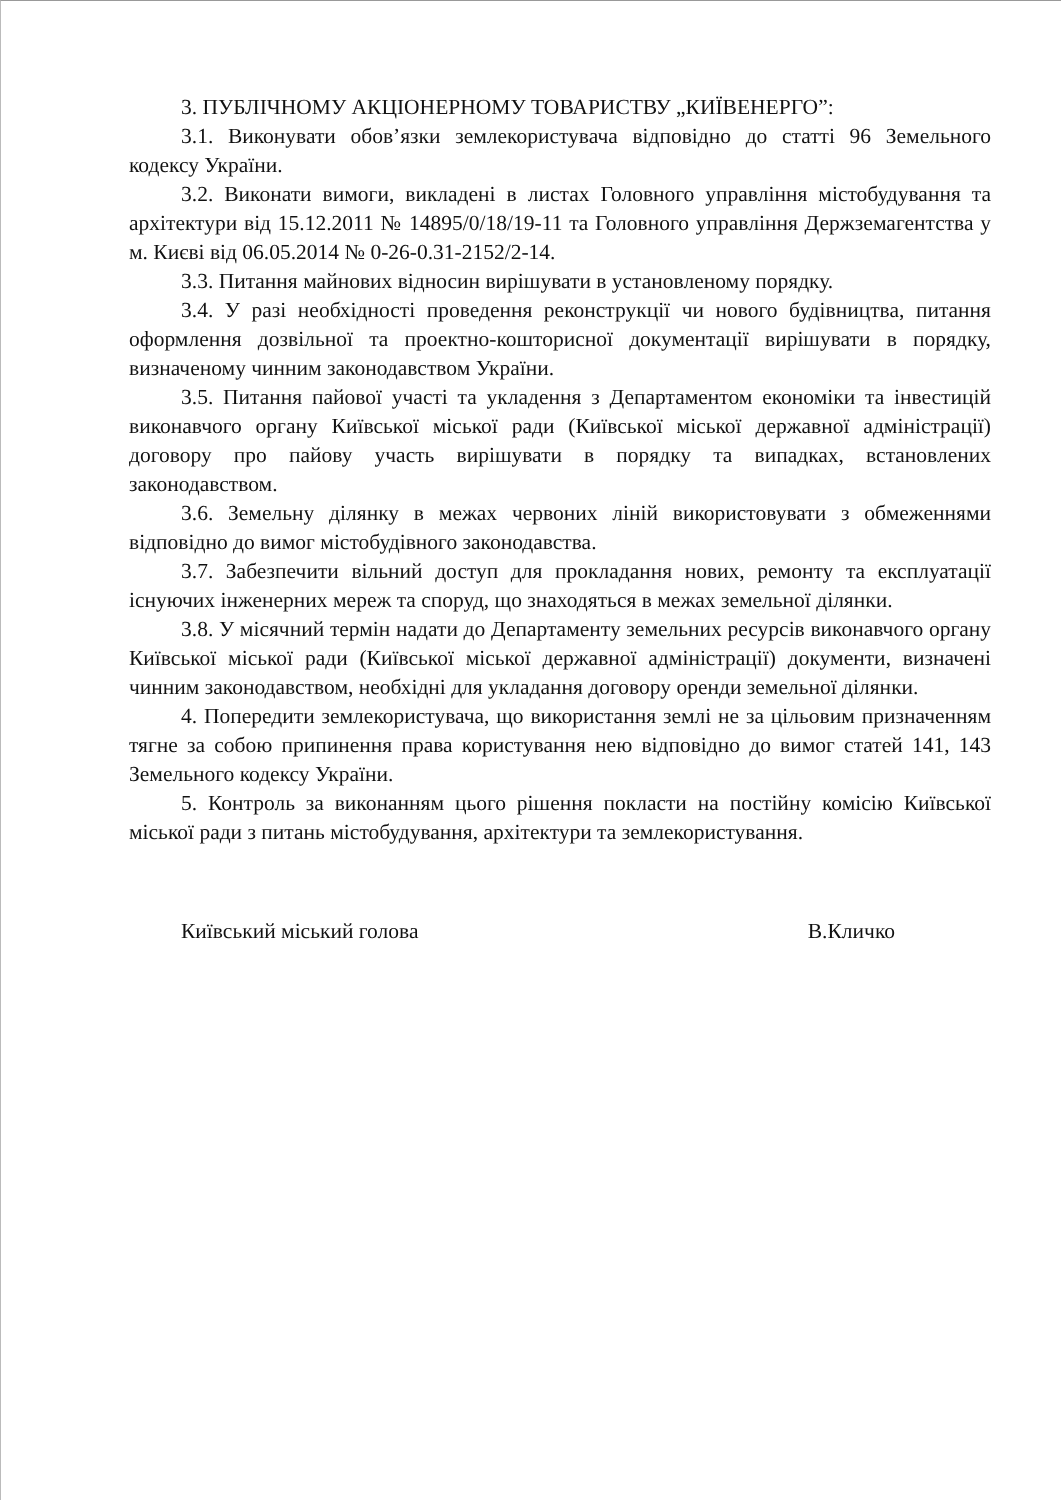3. ПУБЛІЧНОМУ АКЦІОНЕРНОМУ ТОВАРИСТВУ „КИЇВЕНЕРГО”:
3.1. Виконувати обов’язки землекористувача відповідно до статті 96 Земельного кодексу України.
3.2. Виконати вимоги, викладені в листах Головного управління містобудування та архітектури від 15.12.2011 № 14895/0/18/19-11 та Головного управління Держземагентства у м. Києві від 06.05.2014 № 0-26-0.31-2152/2-14.
3.3. Питання майнових відносин вирішувати в установленому порядку.
3.4. У разі необхідності проведення реконструкції чи нового будівництва, питання оформлення дозвільної та проектно-кошторисної документації вирішувати в порядку, визначеному чинним законодавством України.
3.5. Питання пайової участі та укладення з Департаментом економіки та інвестицій виконавчого органу Київської міської ради (Київської міської державної адміністрації) договору про пайову участь вирішувати в порядку та випадках, встановлених законодавством.
3.6. Земельну ділянку в межах червоних ліній використовувати з обмеженнями відповідно до вимог містобудівного законодавства.
3.7. Забезпечити вільний доступ для прокладання нових, ремонту та експлуатації існуючих інженерних мереж та споруд, що знаходяться в межах земельної ділянки.
3.8. У місячний термін надати до Департаменту земельних ресурсів виконавчого органу Київської міської ради (Київської міської державної адміністрації) документи, визначені чинним законодавством, необхідні для укладання договору оренди земельної ділянки.
4. Попередити землекористувача, що використання землі не за цільовим призначенням тягне за собою припинення права користування нею відповідно до вимог статей 141, 143 Земельного кодексу України.
5. Контроль за виконанням цього рішення покласти на постійну комісію Київської міської ради з питань містобудування, архітектури та землекористування.
Київський міський голова В.Кличко